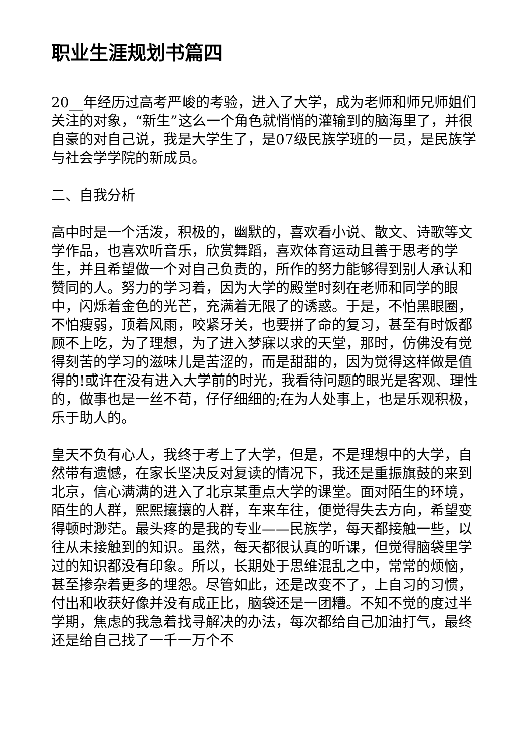职业生涯规划书篇四
20__年经历过高考严峻的考验，进入了大学，成为老师和师兄师姐们关注的对象，“新生”这么一个角色就悄悄的灌输到的脑海里了，并很自豪的对自己说，我是大学生了，是07级民族学班的一员，是民族学与社会学学院的新成员。
二、自我分析
高中时是一个活泼，积极的，幽默的，喜欢看小说、散文、诗歌等文学作品，也喜欢听音乐，欣赏舞蹈，喜欢体育运动且善于思考的学生，并且希望做一个对自己负责的，所作的努力能够得到别人承认和赞同的人。努力的学习着，因为大学的殿堂时刻在老师和同学的眼中，闪烁着金色的光芒，充满着无限了的诱惑。于是，不怕黑眼圈，不怕瘦弱，顶着风雨，咬紧牙关，也要拼了命的复习，甚至有时饭都顾不上吃，为了理想，为了进入梦寐以求的天堂，那时，仿佛没有觉得刻苦的学习的滋味儿是苦涩的，而是甜甜的，因为觉得这样做是值得的!或许在没有进入大学前的时光，我看待问题的眼光是客观、理性的，做事也是一丝不苟，仔仔细细的;在为人处事上，也是乐观积极，乐于助人的。
皇天不负有心人，我终于考上了大学，但是，不是理想中的大学，自然带有遗憾，在家长坚决反对复读的情况下，我还是重振旗鼓的来到北京，信心满满的进入了北京某重点大学的课堂。面对陌生的环境，陌生的人群，熙熙攘攘的人群，车来车往，便觉得失去方向，希望变得顿时渺茫。最头疼的是我的专业——民族学，每天都接触一些，以往从未接触到的知识。虽然，每天都很认真的听课，但觉得脑袋里学过的知识都没有印象。所以，长期处于思维混乱之中，常常的烦恼，甚至掺杂着更多的埋怨。尽管如此，还是改变不了，上自习的习惯，付出和收获好像并没有成正比，脑袋还是一团糟。不知不觉的度过半学期，焦虑的我急着找寻解决的办法，每次都给自己加油打气，最终还是给自己找了一千一万个不